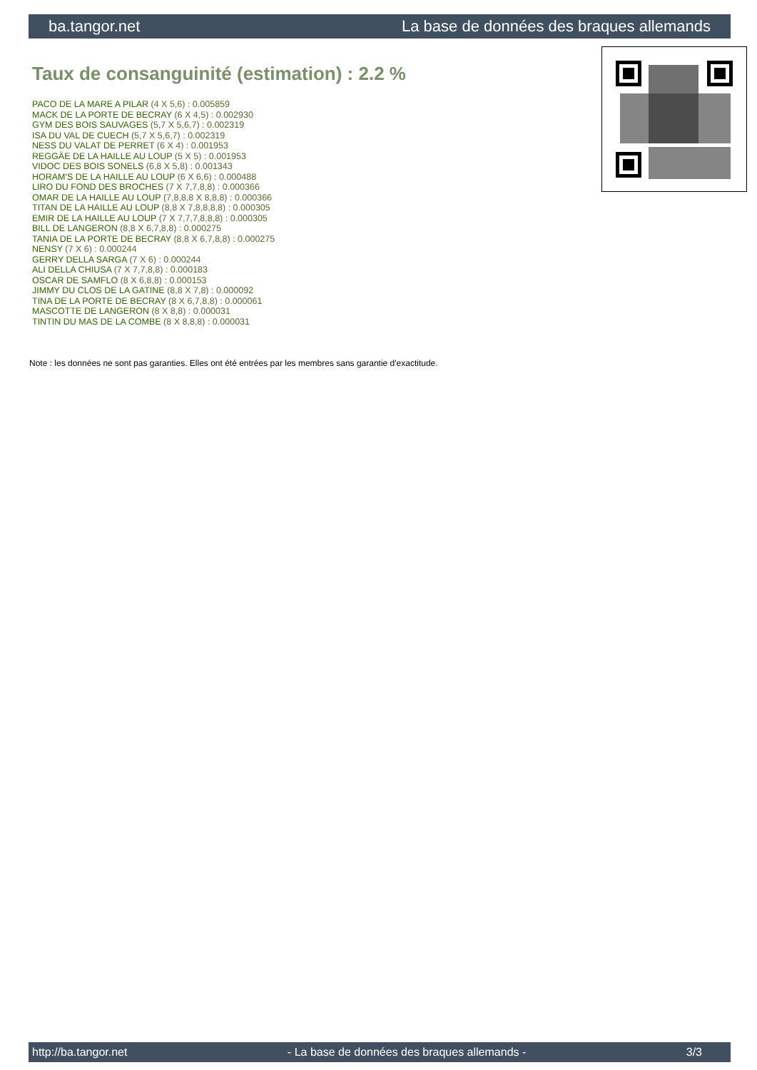ba.tangor.net La base de données des braques allemands
Taux de consanguinité (estimation) : 2.2 %
PACO DE LA MARE A PILAR (4 X 5,6) : 0.005859
MACK DE LA PORTE DE BECRAY (6 X 4,5) : 0.002930
GYM DES BOIS SAUVAGES (5,7 X 5,6,7) : 0.002319
ISA DU VAL DE CUECH (5,7 X 5,6,7) : 0.002319
NESS DU VALAT DE PERRET (6 X 4) : 0.001953
REGGÄE DE LA HAILLE AU LOUP (5 X 5) : 0.001953
VIDOC DES BOIS SONELS (6,8 X 5,8) : 0.001343
HORAM'S DE LA HAILLE AU LOUP (6 X 6,6) : 0.000488
LIRO DU FOND DES BROCHES (7 X 7,7,8,8) : 0.000366
OMAR DE LA HAILLE AU LOUP (7,8,8,8 X 8,8,8) : 0.000366
TITAN DE LA HAILLE AU LOUP (8,8 X 7,8,8,8,8) : 0.000305
EMIR DE LA HAILLE AU LOUP (7 X 7,7,7,8,8,8) : 0.000305
BILL DE LANGERON (8,8 X 6,7,8,8) : 0.000275
TANIA DE LA PORTE DE BECRAY (8,8 X 6,7,8,8) : 0.000275
NENSY (7 X 6) : 0.000244
GERRY DELLA SARGA (7 X 6) : 0.000244
ALI DELLA CHIUSA (7 X 7,7,8,8) : 0.000183
OSCAR DE SAMFLO (8 X 6,8,8) : 0.000153
JIMMY DU CLOS DE LA GATINE (8,8 X 7,8) : 0.000092
TINA DE LA PORTE DE BECRAY (8 X 6,7,8,8) : 0.000061
MASCOTTE DE LANGERON (8 X 8,8) : 0.000031
TINTIN DU MAS DE LA COMBE (8 X 8,8,8) : 0.000031
Note : les données ne sont pas garanties. Elles ont été entrées par les membres sans garantie d'exactitude.
http://ba.tangor.net - La base de données des braques allemands - 3/3